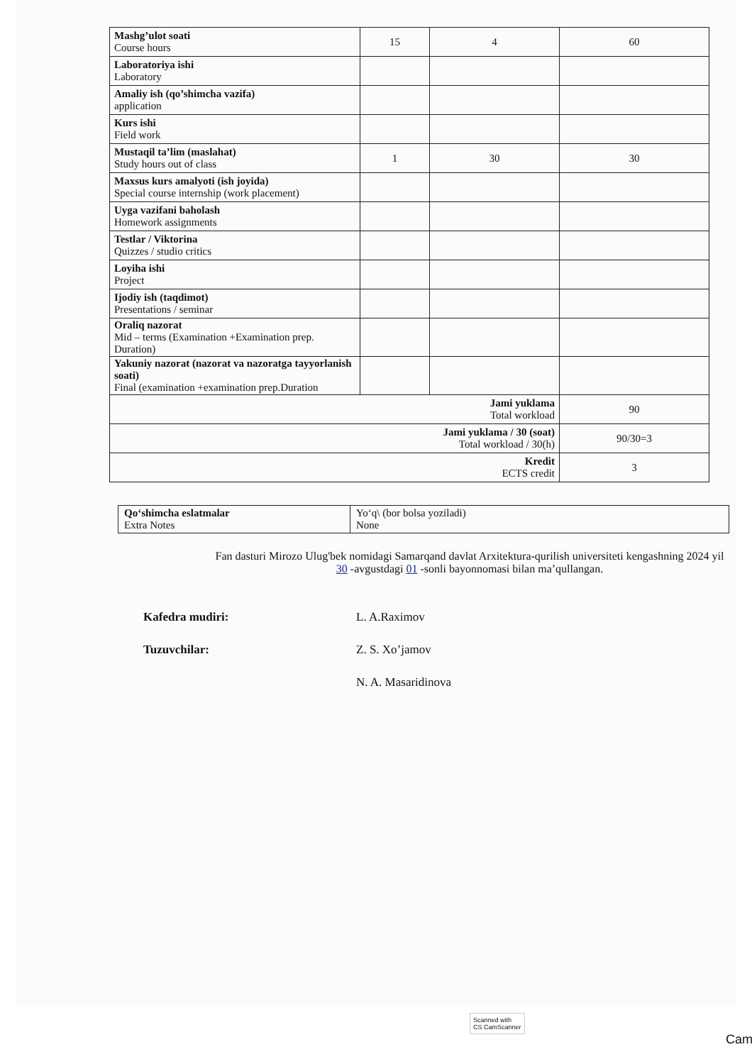| Mashg’ulot soati Course hours | 15 | 4 | 60 |
| Laboratoriya ishi Laboratory | | | |
| Amaliy ish (qo’shimcha vazifa) application | | | |
| Kurs ishi Field work | | | |
| Mustaqil ta’lim (maslahat) Study hours out of class | 1 | 30 | 30 |
| Maxsus kurs amalyoti (ish joyida) Special course internship (work placement) | | | |
| Uyga vazifani baholash Homework assignments | | | |
| Testlar / Viktorina Quizzes / studio critics | | | |
| Loyiha ishi Project | | | |
| Ijodiy ish (taqdimot) Presentations / seminar | | | |
| Oraliq nazorat Mid – terms (Examination +Examination prep. Duration) | | | |
| Yakuniy nazorat (nazorat va nazoratga tayyorlanish soati) Final (examination +examination prep.Duration | | | |
| Jami yuklama Total workload | | | 90 |
| Jami yuklama / 30 (soat) Total workload / 30(h) | | | 90/30=3 |
| Kredit ECTS credit | | | 3 |
| Qo‘shimcha eslatmalar Extra Notes | Yo‘q\ (bor bolsa yoziladi) None |
Fan dasturi Mirozo Ulug'bek nomidagi Samarqand davlat Arxitektura-qurilish universiteti kengashning 2024 yil 30 -avgustdagi 01 -sonli bayonnomasi bilan ma’qullangan.
Kafedra mudiri: L. A.Raximov
Tuzuvchilar: Z. S. Xo’jamov
N. A. Masaridinova
Scanned with
CS CamScanner
Cam